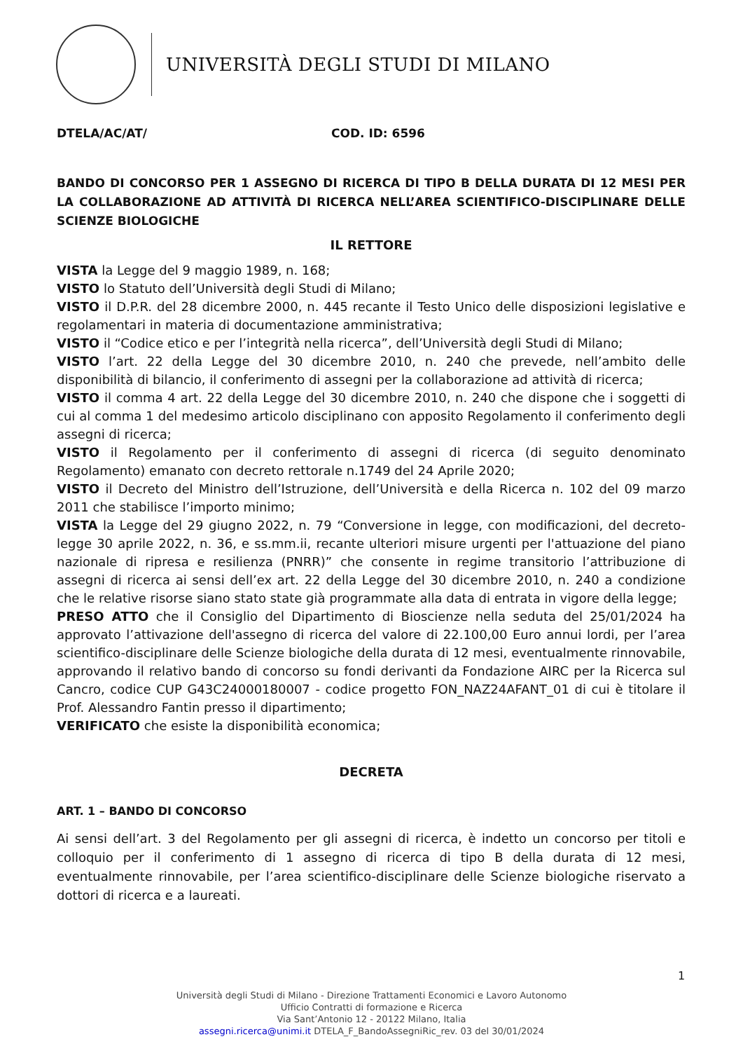UNIVERSITÀ DEGLI STUDI DI MILANO
DTELA/AC/AT/ COD. ID: 6596
BANDO DI CONCORSO PER 1 ASSEGNO DI RICERCA DI TIPO B DELLA DURATA DI 12 MESI PER LA COLLABORAZIONE AD ATTIVITÀ DI RICERCA NELL’AREA SCIENTIFICO-DISCIPLINARE DELLE SCIENZE BIOLOGICHE
IL RETTORE
VISTA la Legge del 9 maggio 1989, n. 168;
VISTO lo Statuto dell’Università degli Studi di Milano;
VISTO il D.P.R. del 28 dicembre 2000, n. 445 recante il Testo Unico delle disposizioni legislative e regolamentari in materia di documentazione amministrativa;
VISTO il “Codice etico e per l’integrità nella ricerca”, dell’Università degli Studi di Milano;
VISTO l’art. 22 della Legge del 30 dicembre 2010, n. 240 che prevede, nell’ambito delle disponibilità di bilancio, il conferimento di assegni per la collaborazione ad attività di ricerca;
VISTO il comma 4 art. 22 della Legge del 30 dicembre 2010, n. 240 che dispone che i soggetti di cui al comma 1 del medesimo articolo disciplinano con apposito Regolamento il conferimento degli assegni di ricerca;
VISTO il Regolamento per il conferimento di assegni di ricerca (di seguito denominato Regolamento) emanato con decreto rettorale n.1749 del 24 Aprile 2020;
VISTO il Decreto del Ministro dell’Istruzione, dell’Università e della Ricerca n. 102 del 09 marzo 2011 che stabilisce l’importo minimo;
VISTA la Legge del 29 giugno 2022, n. 79 “Conversione in legge, con modificazioni, del decreto-legge 30 aprile 2022, n. 36, e ss.mm.ii, recante ulteriori misure urgenti per l'attuazione del piano nazionale di ripresa e resilienza (PNRR)” che consente in regime transitorio l’attribuzione di assegni di ricerca ai sensi dell’ex art. 22 della Legge del 30 dicembre 2010, n. 240 a condizione che le relative risorse siano stato state già programmate alla data di entrata in vigore della legge;
PRESO ATTO che il Consiglio del Dipartimento di Bioscienze nella seduta del 25/01/2024 ha approvato l’attivazione dell'assegno di ricerca del valore di 22.100,00 Euro annui lordi, per l’area scientifico-disciplinare delle Scienze biologiche della durata di 12 mesi, eventualmente rinnovabile, approvando il relativo bando di concorso su fondi derivanti da Fondazione AIRC per la Ricerca sul Cancro, codice CUP G43C24000180007 - codice progetto FON_NAZ24AFANT_01 di cui è titolare il Prof. Alessandro Fantin presso il dipartimento;
VERIFICATO che esiste la disponibilità economica;
DECRETA
ART. 1 – BANDO DI CONCORSO
Ai sensi dell’art. 3 del Regolamento per gli assegni di ricerca, è indetto un concorso per titoli e colloquio per il conferimento di 1 assegno di ricerca di tipo B della durata di 12 mesi, eventualmente rinnovabile, per l’area scientifico-disciplinare delle Scienze biologiche riservato a dottori di ricerca e a laureati.
1
Università degli Studi di Milano - Direzione Trattamenti Economici e Lavoro Autonomo
Ufficio Contratti di formazione e Ricerca
Via Sant’Antonio 12 - 20122 Milano, Italia
assegni.ricerca@unimi.it DTELA_F_BandoAssegniRic_rev. 03 del 30/01/2024